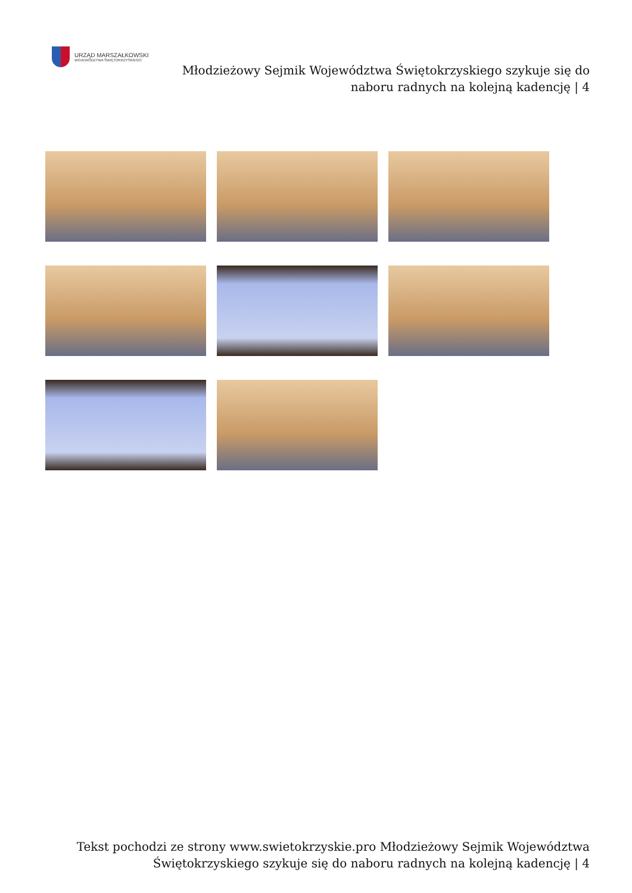URZĄD MARSZAŁKOWSKI
WOJEWÓDZTWA ŚWIĘTOKRZYSKIEGO
Młodzieżowy Sejmik Województwa Świętokrzyskiego szykuje się do naboru radnych na kolejną kadencję | 4
Tekst pochodzi ze strony www.swietokrzyskie.pro Młodzieżowy Sejmik Województwa Świętokrzyskiego szykuje się do naboru radnych na kolejną kadencję | 4